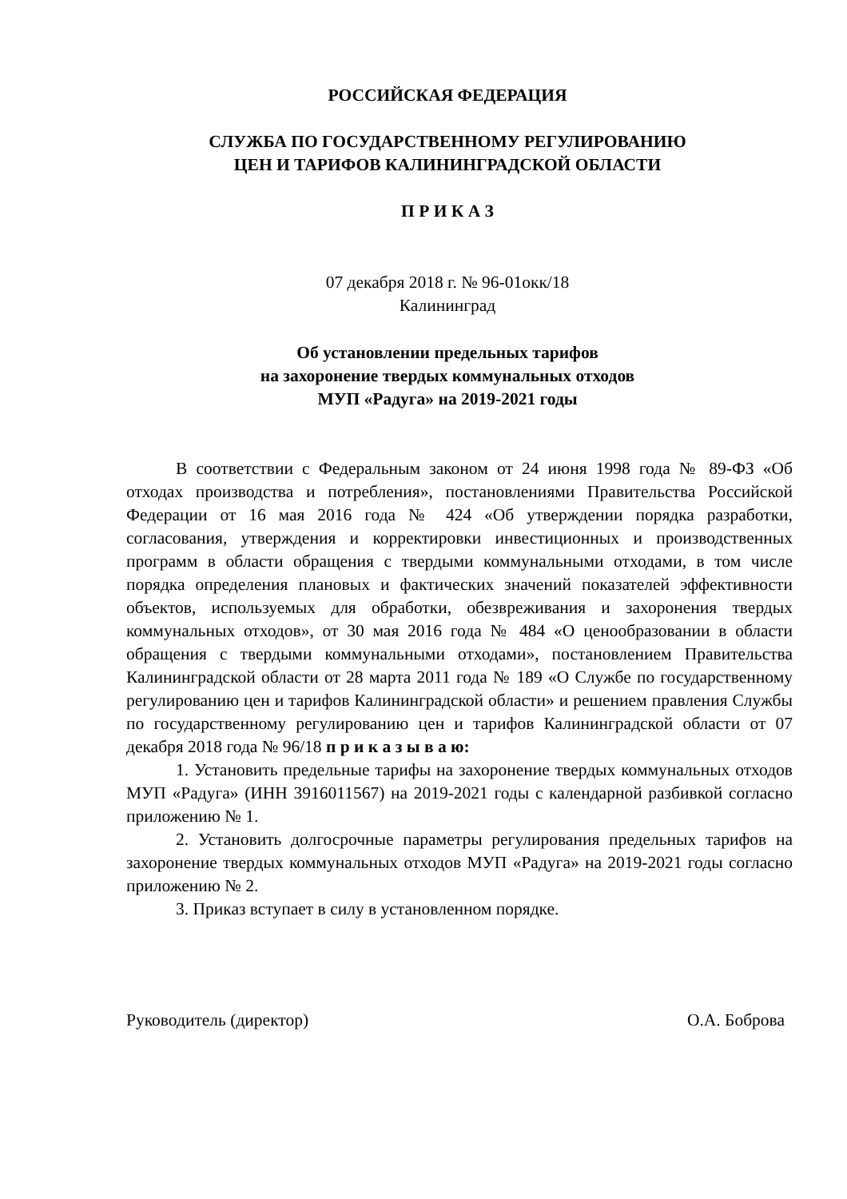РОССИЙСКАЯ ФЕДЕРАЦИЯ
СЛУЖБА ПО ГОСУДАРСТВЕННОМУ РЕГУЛИРОВАНИЮ
ЦЕН И ТАРИФОВ КАЛИНИНГРАДСКОЙ ОБЛАСТИ
П Р И К А З
07 декабря 2018 г. № 96-01окк/18
Калининград
Об установлении предельных тарифов
на захоронение твердых коммунальных отходов
МУП «Радуга» на 2019-2021 годы
В соответствии с Федеральным законом от 24 июня 1998 года № 89-ФЗ «Об отходах производства и потребления», постановлениями Правительства Российской Федерации от 16 мая 2016 года № 424 «Об утверждении порядка разработки, согласования, утверждения и корректировки инвестиционных и производственных программ в области обращения с твердыми коммунальными отходами, в том числе порядка определения плановых и фактических значений показателей эффективности объектов, используемых для обработки, обезвреживания и захоронения твердых коммунальных отходов», от 30 мая 2016 года № 484 «О ценообразовании в области обращения с твердыми коммунальными отходами», постановлением Правительства Калининградской области от 28 марта 2011 года № 189 «О Службе по государственному регулированию цен и тарифов Калининградской области» и решением правления Службы по государственному регулированию цен и тарифов Калининградской области от 07 декабря 2018 года № 96/18 п р и к а з ы в а ю:
1. Установить предельные тарифы на захоронение твердых коммунальных отходов МУП «Радуга» (ИНН 3916011567) на 2019-2021 годы с календарной разбивкой согласно приложению № 1.
2. Установить долгосрочные параметры регулирования предельных тарифов на захоронение твердых коммунальных отходов МУП «Радуга» на 2019-2021 годы согласно приложению № 2.
3. Приказ вступает в силу в установленном порядке.
Руководитель (директор) О.А. Боброва